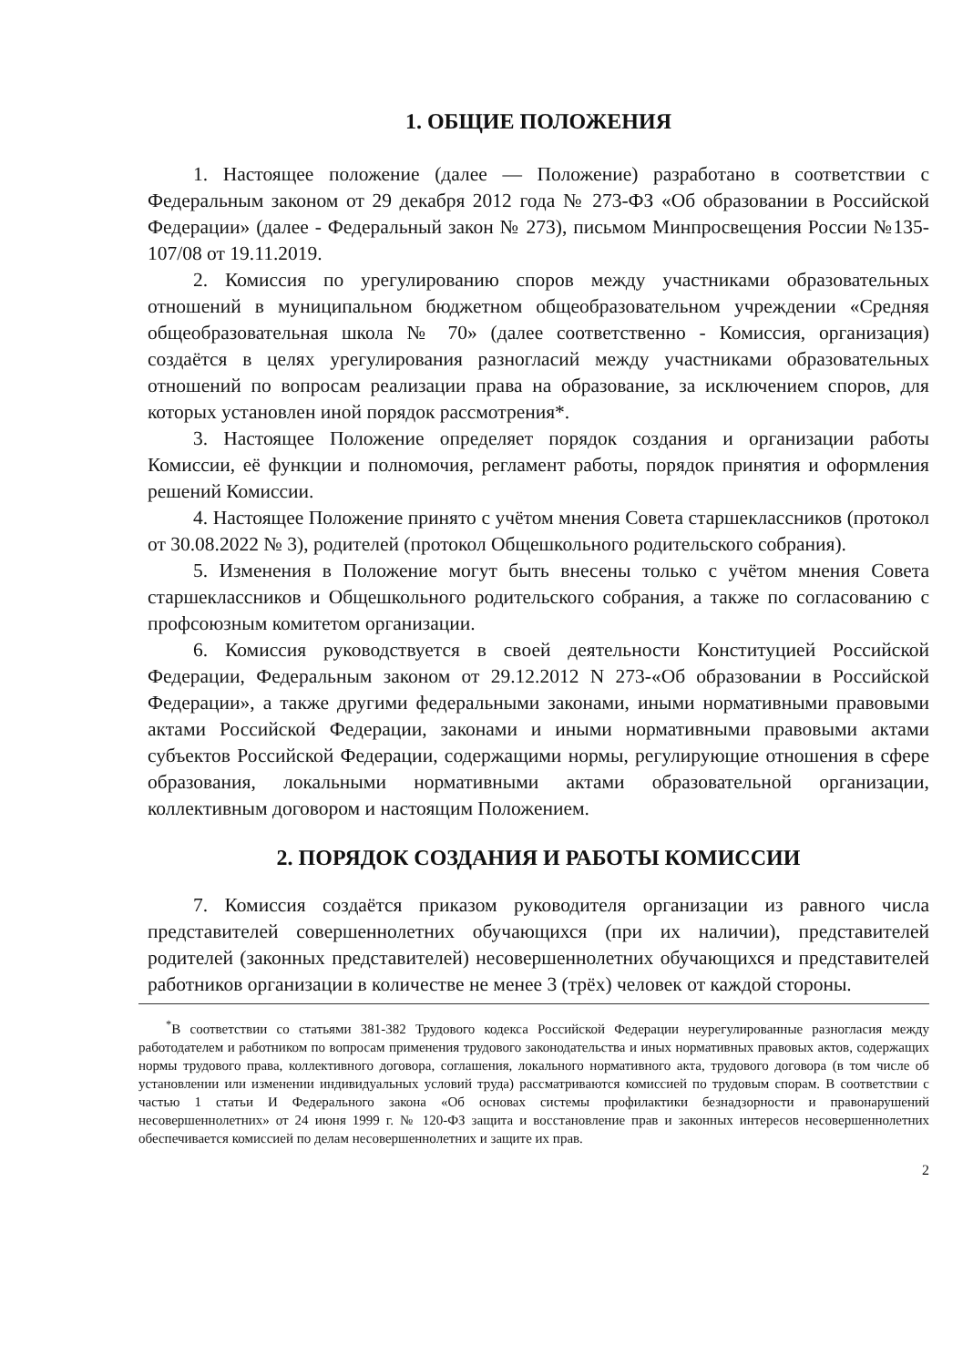1. ОБЩИЕ ПОЛОЖЕНИЯ
1. Настоящее положение (далее — Положение) разработано в соответствии с Федеральным законом от 29 декабря 2012 года № 273-ФЗ «Об образовании в Российской Федерации» (далее - Федеральный закон № 273), письмом Минпросвещения России №135-107/08 от 19.11.2019.
2. Комиссия по урегулированию споров между участниками образовательных отношений в муниципальном бюджетном общеобразовательном учреждении «Средняя общеобразовательная школа № 70» (далее соответственно - Комиссия, организация) создаётся в целях урегулирования разногласий между участниками образовательных отношений по вопросам реализации права на образование, за исключением споров, для которых установлен иной порядок рассмотрения*.
3. Настоящее Положение определяет порядок создания и организации работы Комиссии, её функции и полномочия, регламент работы, порядок принятия и оформления решений Комиссии.
4. Настоящее Положение принято с учётом мнения Совета старшеклассников (протокол от 30.08.2022 № 3), родителей (протокол Общешкольного родительского собрания).
5. Изменения в Положение могут быть внесены только с учётом мнения Совета старшеклассников и Общешкольного родительского собрания, а также по согласованию с профсоюзным комитетом организации.
6. Комиссия руководствуется в своей деятельности Конституцией Российской Федерации, Федеральным законом от 29.12.2012 N 273-«Об образовании в Российской Федерации», а также другими федеральными законами, иными нормативными правовыми актами Российской Федерации, законами и иными нормативными правовыми актами субъектов Российской Федерации, содержащими нормы, регулирующие отношения в сфере образования, локальными нормативными актами образовательной организации, коллективным договором и настоящим Положением.
2. ПОРЯДОК СОЗДАНИЯ И РАБОТЫ КОМИССИИ
7. Комиссия создаётся приказом руководителя организации из равного числа представителей совершеннолетних обучающихся (при их наличии), представителей родителей (законных представителей) несовершеннолетних обучающихся и представителей работников организации в количестве не менее 3 (трёх) человек от каждой стороны.
<sup>*</sup> В соответствии со статьями 381-382 Трудового кодекса Российской Федерации неурегулированные разногласия между работодателем и работником по вопросам применения трудового законодательства и иных нормативных правовых актов, содержащих нормы трудового права, коллективного договора, соглашения, локального нормативного акта, трудового договора (в том числе об установлении или изменении индивидуальных условий труда) рассматриваются комиссией по трудовым спорам. В соответствии с частью 1 статьи И Федерального закона «Об основах системы профилактики безнадзорности и правонарушений несовершеннолетних» от 24 июня 1999 г. № 120-ФЗ защита и восстановление прав и законных интересов несовершеннолетних обеспечивается комиссией по делам несовершеннолетних и защите их прав.
2